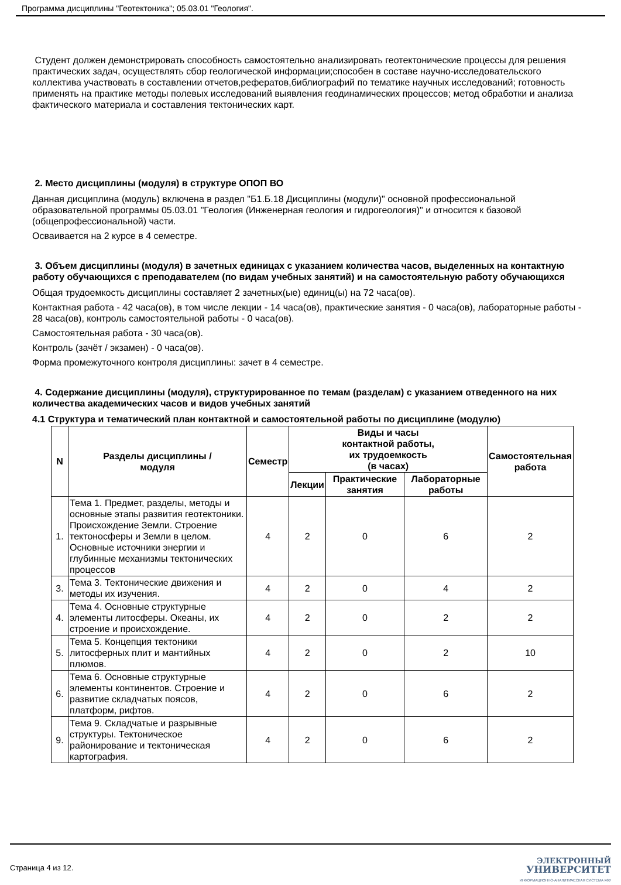Программа дисциплины "Геотектоника"; 05.03.01 "Геология".
Студент должен демонстрировать способность самостоятельно анализировать геотектонические процессы для решения практических задач, осуществлять сбор геологической информации;способен в составе научно-исследовательского коллектива участвовать в составлении отчетов,рефератов,библиографий по тематике научных исследований; готовность применять на практике методы полевых исследований выявления геодинамических процессов; метод обработки и анализа фактического материала и составления тектонических карт.
2. Место дисциплины (модуля) в структуре ОПОП ВО
Данная дисциплина (модуль) включена в раздел "Б1.Б.18 Дисциплины (модули)" основной профессиональной образовательной программы 05.03.01 "Геология (Инженерная геология и гидрогеология)" и относится к базовой (общепрофессиональной) части.
Осваивается на 2 курсе в 4 семестре.
3. Объем дисциплины (модуля) в зачетных единицах с указанием количества часов, выделенных на контактную работу обучающихся с преподавателем (по видам учебных занятий) и на самостоятельную работу обучающихся
Общая трудоемкость дисциплины составляет 2 зачетных(ые) единиц(ы) на 72 часа(ов).
Контактная работа - 42 часа(ов), в том числе лекции - 14 часа(ов), практические занятия - 0 часа(ов), лабораторные работы - 28 часа(ов), контроль самостоятельной работы - 0 часа(ов).
Самостоятельная работа - 30 часа(ов).
Контроль (зачёт / экзамен) - 0 часа(ов).
Форма промежуточного контроля дисциплины: зачет в 4 семестре.
4. Содержание дисциплины (модуля), структурированное по темам (разделам) с указанием отведенного на них количества академических часов и видов учебных занятий
4.1 Структура и тематический план контактной и самостоятельной работы по дисциплине (модулю)
| N | Разделы дисциплины / модуля | Семестр | Виды и часы контактной работы, их трудоемкость (в часах) | | | Самостоятельная работа |
| --- | --- | --- | --- | --- | --- | --- |
| | | | Лекции | Практические занятия | Лабораторные работы | |
| 1. | Тема 1. Предмет, разделы, методы и основные этапы развития геотектоники. Происхождение Земли. Строение тектоносферы и Земли в целом. Основные источники энергии и глубинные механизмы тектонических процессов | 4 | 2 | 0 | 6 | 2 |
| 3. | Тема 3. Тектонические движения и методы их изучения. | 4 | 2 | 0 | 4 | 2 |
| 4. | Тема 4. Основные структурные элементы литосферы. Океаны, их строение и происхождение. | 4 | 2 | 0 | 2 | 2 |
| 5. | Тема 5. Концепция тектоники литосферных плит и мантийных плюмов. | 4 | 2 | 0 | 2 | 10 |
| 6. | Тема 6. Основные структурные элементы континентов. Строение и развитие складчатых поясов, платформ, рифтов. | 4 | 2 | 0 | 6 | 2 |
| 9. | Тема 9. Складчатые и разрывные структуры. Тектоническое районирование и тектоническая картография. | 4 | 2 | 0 | 6 | 2 |
Страница 4 из 12.
ЭЛЕКТРОННЫЙ
УНИВЕРСИТЕТ
ИНФОРМАЦИОННО-АНАЛИТИЧЕСКАЯ СИСТЕМА КФУ